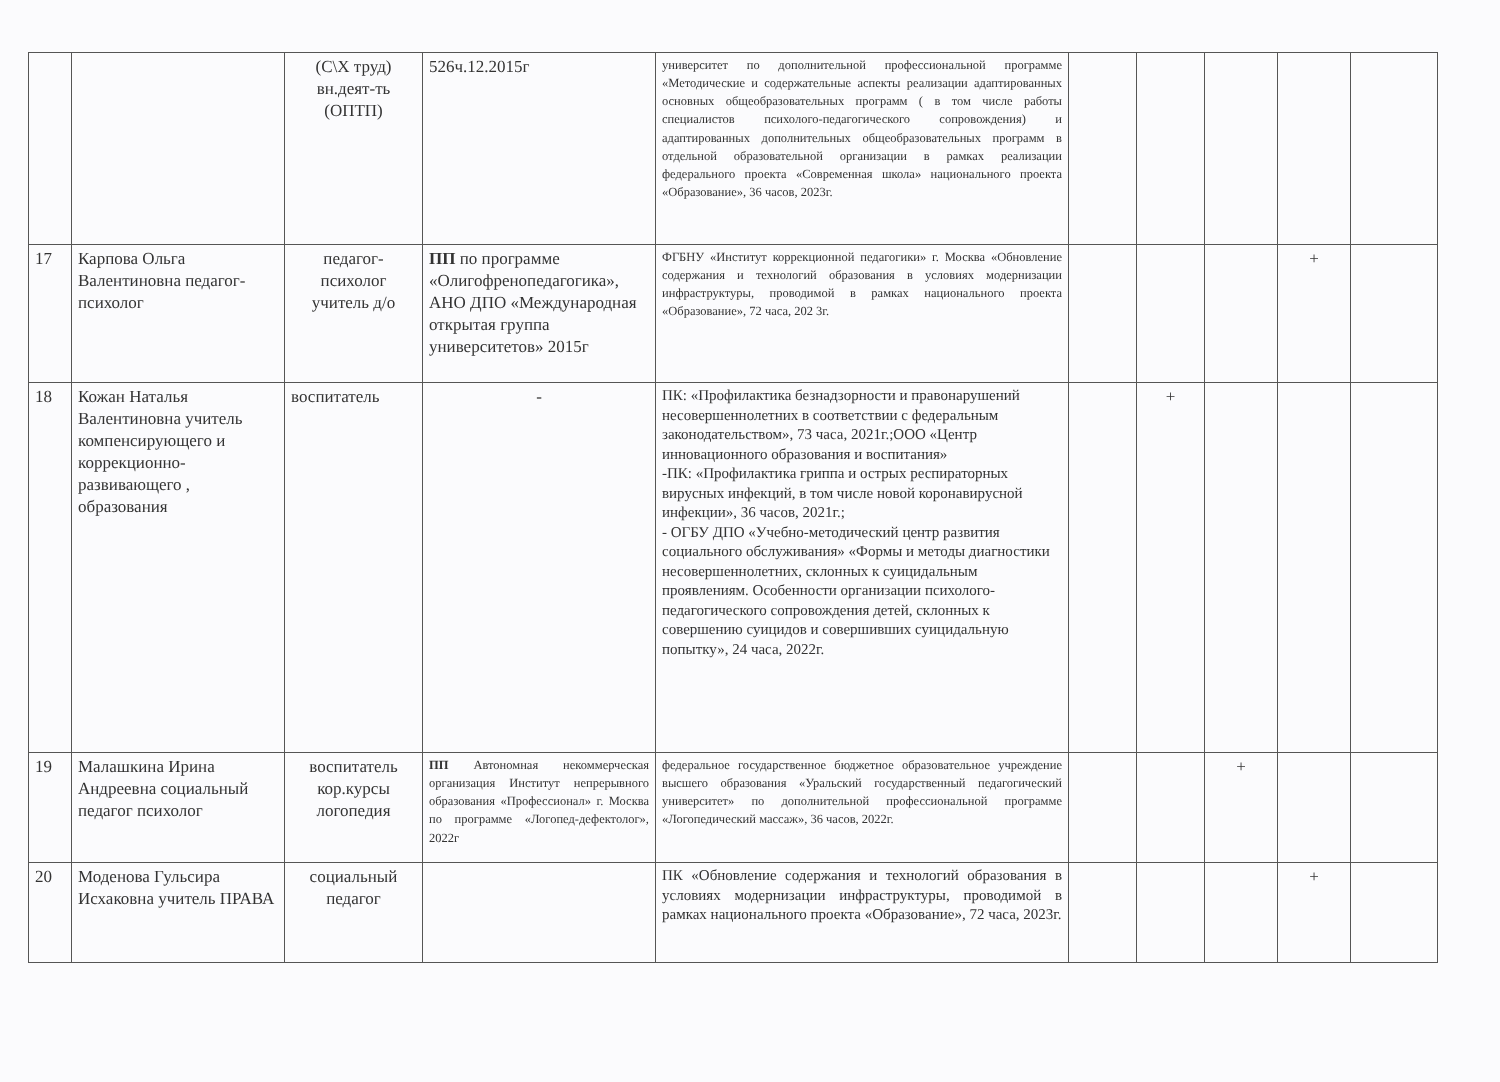| | | (С\Х труд) вн.деят-ть (ОПТП) | 526ч.12.2015г | университет по дополнительной профессиональной программе «Методические и содержательные аспекты реализации адаптированных основных общеобразовательных программ ( в том числе работы специалистов психолого-педагогического сопровождения) и адаптированных дополнительных общеобразовательных программ в отдельной образовательной организации в рамках реализации федерального проекта «Современная школа» национального проекта «Образование», 36 часов, 2023г. | | | | | |
| 17 | Карпова Ольга Валентиновна педагог-психолог | педагог-психолог учитель д/о | ПП по программе «Олигофренопедагогика», АНО ДПО «Международная открытая группа университетов» 2015г | ФГБНУ «Институт коррекционной педагогики» г. Москва «Обновление содержания и технологий образования в условиях модернизации инфраструктуры, проводимой в рамках национального проекта «Образование», 72 часа, 202 3г. | | | | + | |
| 18 | Кожан Наталья Валентиновна учитель компенсирующего и коррекционно-развивающего , образования | воспитатель | - | ПК: «Профилактика безнадзорности и правонарушений несовершеннолетних в соответствии с федеральным законодательством», 73 часа, 2021г.;ООО «Центр инновационного образования и воспитания» -ПК: «Профилактика гриппа и острых респираторных вирусных инфекций, в том числе новой коронавирусной инфекции», 36 часов, 2021г.; - ОГБУ ДПО «Учебно-методический центр развития социального обслуживания» «Формы и методы диагностики несовершеннолетних, склонных к суицидальным проявлениям. Особенности организации психолого-педагогического сопровождения детей, склонных к совершению суицидов и совершивших суицидальную попытку», 24 часа, 2022г. | | + | | | |
| 19 | Малашкина Ирина Андреевна социальный педагог психолог | воспитатель кор.курсы логопедия | ПП Автономная некоммерческая организация Институт непрерывного образования «Профессионал» г. Москва по программе «Логопед-дефектолог», 2022г | федеральное государственное бюджетное образовательное учреждение высшего образования «Уральский государственный педагогический университет» по дополнительной профессиональной программе «Логопедический массаж», 36 часов, 2022г. | | | + | | |
| 20 | Моденова Гульсира Исхаковна учитель ПРАВА | социальный педагог | | ПК «Обновление содержания и технологий образования в условиях модернизации инфраструктуры, проводимой в рамках национального проекта «Образование», 72 часа, 2023г. | | | | + | |